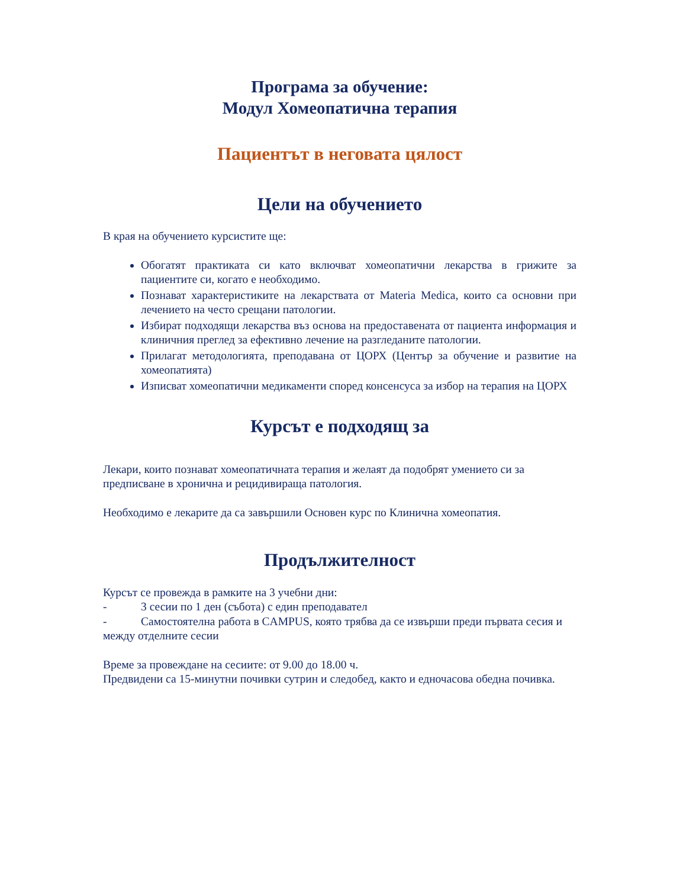Програма за обучение:
Модул Хомеопатична терапия
Пациентът в неговата цялост
Цели на обучението
В края на обучението курсистите ще:
Обогатят практиката си като включват хомеопатични лекарства в грижите за пациентите си, когато е необходимо.
Познават характеристиките на лекарствата от Materia Medica, които са основни при лечението на често срещани патологии.
Избират подходящи лекарства въз основа на предоставената от пациента информация и клиничния преглед за ефективно лечение на разгледаните патологии.
Прилагат методологията, преподавана от ЦОРХ (Център за обучение и развитие на хомеопатията)
Изписват хомеопатични медикаменти според консенсуса за избор на терапия на ЦОРХ
Курсът е подходящ за
Лекари, които познават хомеопатичната терапия и желаят да подобрят умението си за предписване в хронична и рецидивираща патология.
Необходимо е лекарите да са завършили Основен курс по Клинична хомеопатия.
Продължителност
Курсът се провежда в рамките на 3 учебни дни:
- 3 сесии по 1 ден (събота) с един преподавател
- Самостоятелна работа в CAMPUS, която трябва да се извърши преди първата сесия и между отделните сесии
Време за провеждане на сесиите: от 9.00 до 18.00 ч.
Предвидени са 15-минутни почивки сутрин и следобед, както и едночасова обедна почивка.